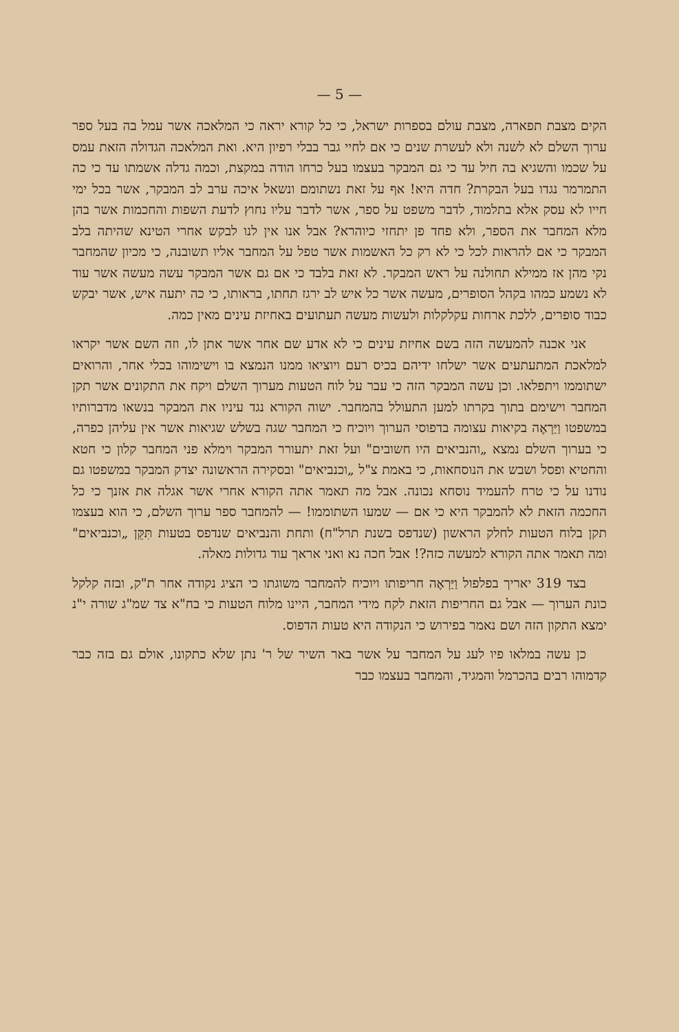— 5 —
הקים מצבת תפארה, מצבת עולם בספרות ישראל, כי כל קורא יראה כי המלאכה אשר עמל בה בעל ספר ערוך השלם לא לשנה ולא לעשרת שנים כי אם לחיי גבר בבלי רפיון היא. ואת המלאכה הגדולה הזאת עמס על שכמו והשגיא בה חיל עד כי גם המבקר בעצמו בעל כרחו הודה במקצת, וכמה גדלה אשמתו עד כי כה התמרמר נגדו בעל הבקרת? חדה היא! אף על זאת נשתומם ונשאל איכה ערב לב המבקר, אשר בכל ימי חייו לא עסק אלא בתלמוד, לדבר משפט על ספר, אשר לדבר עליו נחוץ לדעת השפות והחכמות אשר בהן מלא המחבר את הספר, ולא פחד פן יתחזי כיוהרא? אבל אנו אין לנו לבקש אחרי הטינא שהיתה בלב המבקר כי אם להראות לכל כי לא רק כל האשמות אשר טפל על המחבר אליו תשובנה, כי מכיון שהמחבר נקי מהן אז ממילא תחולנה על ראש המבקר. לא זאת בלבד כי אם גם אשר המבקר עשה מעשה אשר עוד לא נשמע כמהו בקהל הסופרים, מעשה אשר כל איש לב ירגז תחתו, בראותו, כי כה יתעה איש, אשר יבקש כבוד סופרים, ללכת ארחות עקלקלות ולעשות מעשה תעתועים באחיזת עינים מאין כמה.
אני אכנה להמעשה הזה בשם אחיזת עינים כי לא אדע שם אחר אשר אתן לו, וזה השם אשר יקראו למלאכת המתעתעים אשר ישלחו ידיהם בכיס רעם ויוציאו ממנו הנמצא בו וישימוהו בכלי אחר, והרואים ישתוממו ויתפלאו. וכן עשה המבקר הזה כי עבר על לוח הטעות מערוך השלם ויקח את התקונים אשר תקן המחבר וישימם בתוך בקרתו למען התעולל בהמחבר. ישוה הקורא נגד עיניו את המבקר בנשאו מדברותיו במשפטו וַיַּרְאֶה בקיאות עצומה בדפוסי הערוך ויוכיח כי המחבר שגה בשלש שגיאות אשר אין עליהן כפרה, כי בערוך השלם נמצא „והנביאים היו חשובים" ועל זאת יתעורר המבקר וימלא פני המחבר קלון כי חטא והחטיא ופסל ושבש את הנוסחאות, כי באמת צ"ל „וכנביאים" ובסקירה הראשונה יצדק המבקר במשפטו גם נודנו על כי טרח להעמיד נוסחא נכונה. אבל מה תאמר אתה הקורא אחרי אשר אגלה את אזנך כי כל החכמה הזאת לא להמבקר היא כי אם — שמעו השתוממו! — להמחבר ספר ערוך השלם, כי הוא בעצמו תקן בלוח הטעות לחלק הראשון (שנדפס בשנת תרל"ח) ותחת והנביאים שנדפס בטעות תִּקֵּן „וכנביאים" ומה תאמר אתה הקורא למעשה כזה?! אבל חכה נא ואני אראך עוד גדולות מאלה.
בצד 319 יאריך בפלפול וַיַּרְאֶה חריפותו ויוכיח להמחבר משוגתו כי הציג נקודה אחר ת"ק, ובזה קלקל כונת הערוך — אבל גם החריפות הזאת לקח מידי המחבר, היינו מלוח הטעות כי בח"א צד שמ"ג שורה י"נ ימצא התקון הזה ושם נאמר בפירוש כי הנקודה היא טעות הדפוס.
כן עשה במלאו פיו לעג על המחבר על אשר באר השיר של ר' נתן שלא כתקונו, אולם גם בזה כבר קדמוהו רבים בהכרמל והמגיד, והמחבר בעצמו כבר